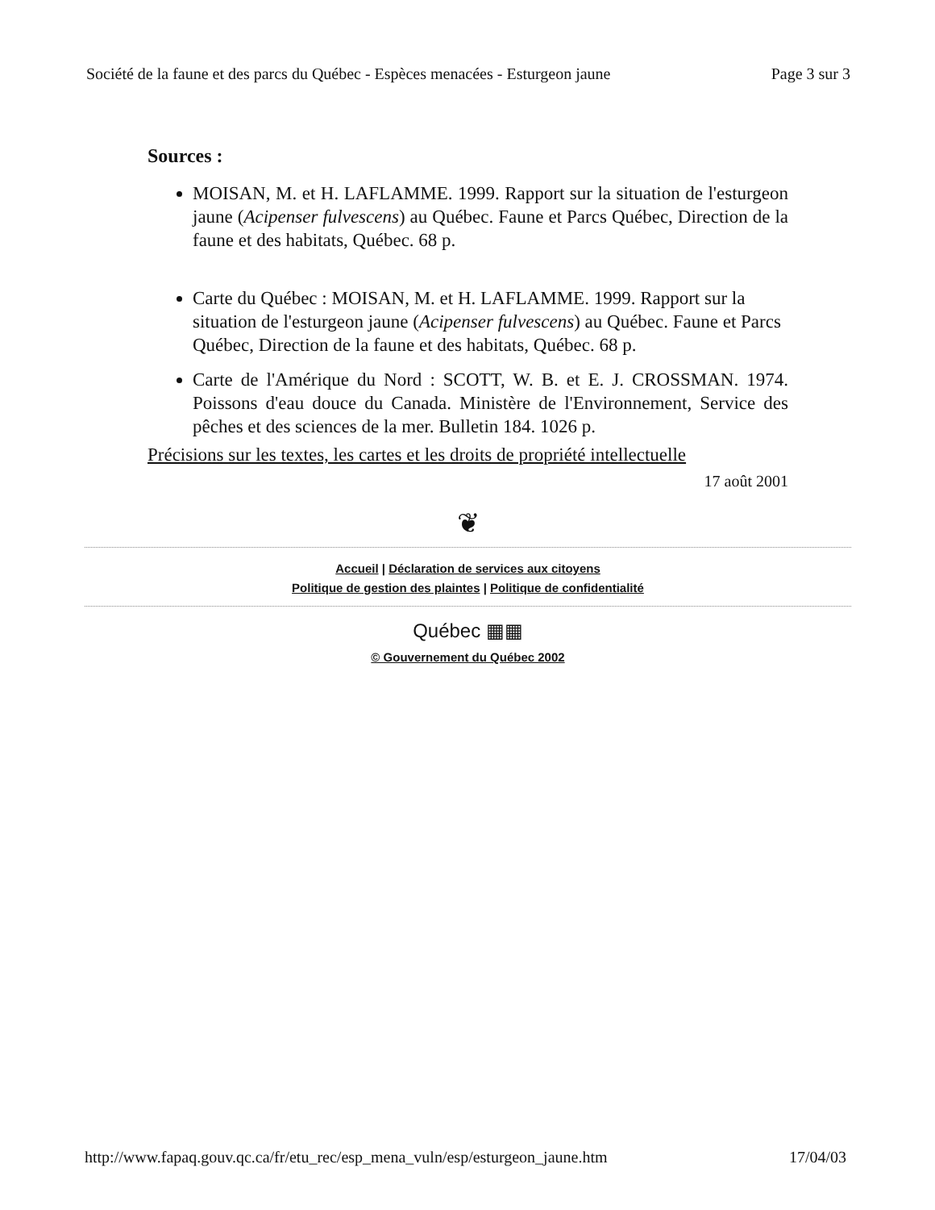Société de la faune et des parcs du Québec - Espèces menacées - Esturgeon jaune Page 3 sur 3
Sources :
MOISAN, M. et H. LAFLAMME. 1999. Rapport sur la situation de l'esturgeon jaune (Acipenser fulvescens) au Québec. Faune et Parcs Québec, Direction de la faune et des habitats, Québec. 68 p.
Carte du Québec : MOISAN, M. et H. LAFLAMME. 1999. Rapport sur la situation de l'esturgeon jaune (Acipenser fulvescens) au Québec. Faune et Parcs Québec, Direction de la faune et des habitats, Québec. 68 p.
Carte de l'Amérique du Nord : SCOTT, W. B. et E. J. CROSSMAN. 1974. Poissons d'eau douce du Canada. Ministère de l'Environnement, Service des pêches et des sciences de la mer. Bulletin 184. 1026 p.
Précisions sur les textes, les cartes et les droits de propriété intellectuelle
17 août 2001
❦
Accueil | Déclaration de services aux citoyens
Politique de gestion des plaintes | Politique de confidentialité
Québec ▦▦
© Gouvernement du Québec 2002
http://www.fapaq.gouv.qc.ca/fr/etu_rec/esp_mena_vuln/esp/esturgeon_jaune.htm 17/04/03